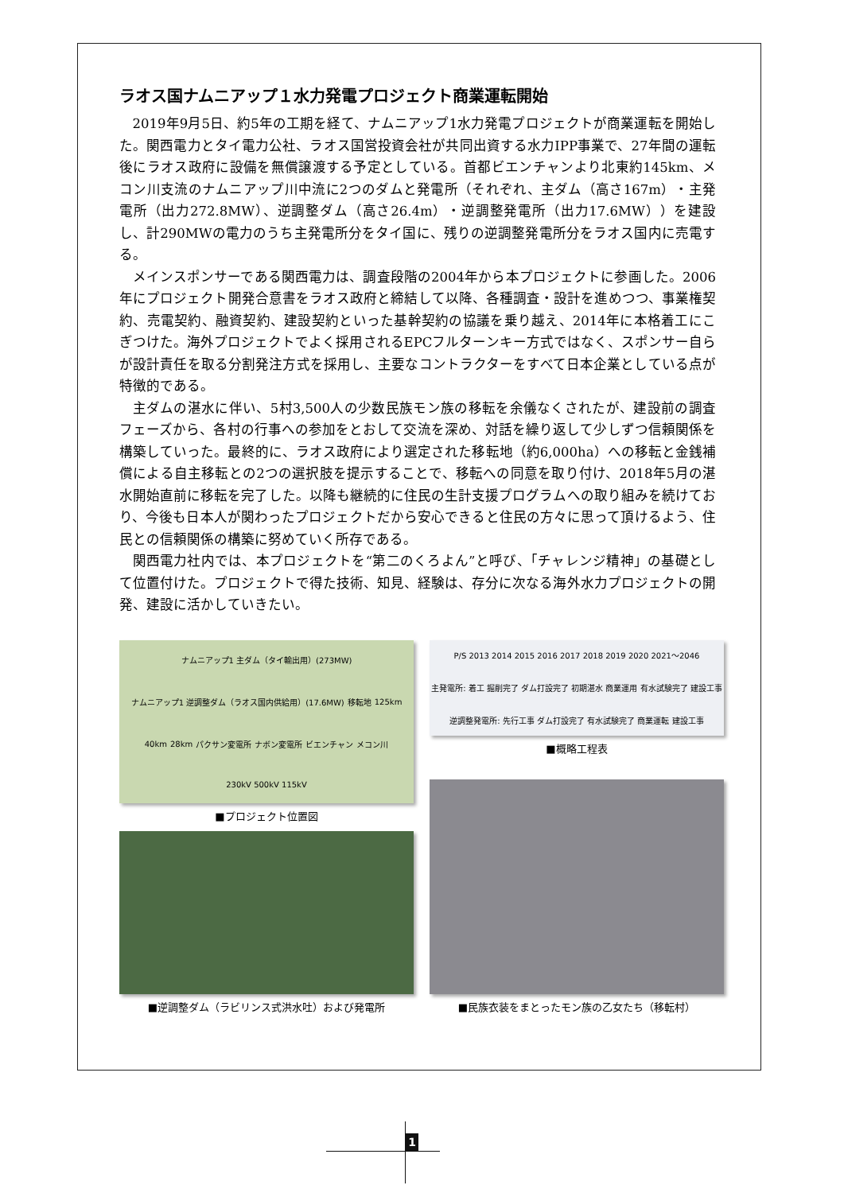ラオス国ナムニアップ１水力発電プロジェクト商業運転開始
2019年9月5日、約5年の工期を経て、ナムニアップ1水力発電プロジェクトが商業運転を開始した。関西電力とタイ電力公社、ラオス国営投資会社が共同出資する水力IPP事業で、27年間の運転後にラオス政府に設備を無償譲渡する予定としている。首都ビエンチャンより北東約145km、メコン川支流のナムニアップ川中流に2つのダムと発電所（それぞれ、主ダム（高さ167m）・主発電所（出力272.8MW）、逆調整ダム（高さ26.4m）・逆調整発電所（出力17.6MW））を建設し、計290MWの電力のうち主発電所分をタイ国に、残りの逆調整発電所分をラオス国内に売電する。
メインスポンサーである関西電力は、調査段階の2004年から本プロジェクトに参画した。2006年にプロジェクト開発合意書をラオス政府と締結して以降、各種調査・設計を進めつつ、事業権契約、売電契約、融資契約、建設契約といった基幹契約の協議を乗り越え、2014年に本格着工にこぎつけた。海外プロジェクトでよく採用されるEPCフルターンキー方式ではなく、スポンサー自らが設計責任を取る分割発注方式を採用し、主要なコントラクターをすべて日本企業としている点が特徴的である。
主ダムの湛水に伴い、5村3,500人の少数民族モン族の移転を余儀なくされたが、建設前の調査フェーズから、各村の行事への参加をとおして交流を深め、対話を繰り返して少しずつ信頼関係を構築していった。最終的に、ラオス政府により選定された移転地（約6,000ha）への移転と金銭補償による自主移転との2つの選択肢を提示することで、移転への同意を取り付け、2018年5月の湛水開始直前に移転を完了した。以降も継続的に住民の生計支援プログラムへの取り組みを続けており、今後も日本人が関わったプロジェクトだから安心できると住民の方々に思って頂けるよう、住民との信頼関係の構築に努めていく所存である。
関西電力社内では、本プロジェクトを“第二のくろよん”と呼び、「チャレンジ精神」の基礎として位置付けた。プロジェクトで得た技術、知見、経験は、存分に次なる海外水力プロジェクトの開発、建設に活かしていきたい。
ナムニアップ1 主ダム（タイ輸出用）(273MW) ナムニアップ1 逆調整ダム（ラオス国内供給用）(17.6MW) 移転地 125km 40km 28km パクサン変電所 ナボン変電所 ビエンチャン メコン川 230kV 500kV 115kV
■プロジェクト位置図
P/S 2013 2014 2015 2016 2017 2018 2019 2020 2021～2046 主発電所: 着工 掘削完了 ダム打設完了 初期湛水 商業運用 有水試験完了 建設工事 逆調整発電所: 先行工事 ダム打設完了 有水試験完了 商業運転 建設工事
■概略工程表
■逆調整ダム（ラビリンス式洪水吐）および発電所
■民族衣装をまとったモン族の乙女たち（移転村）
1